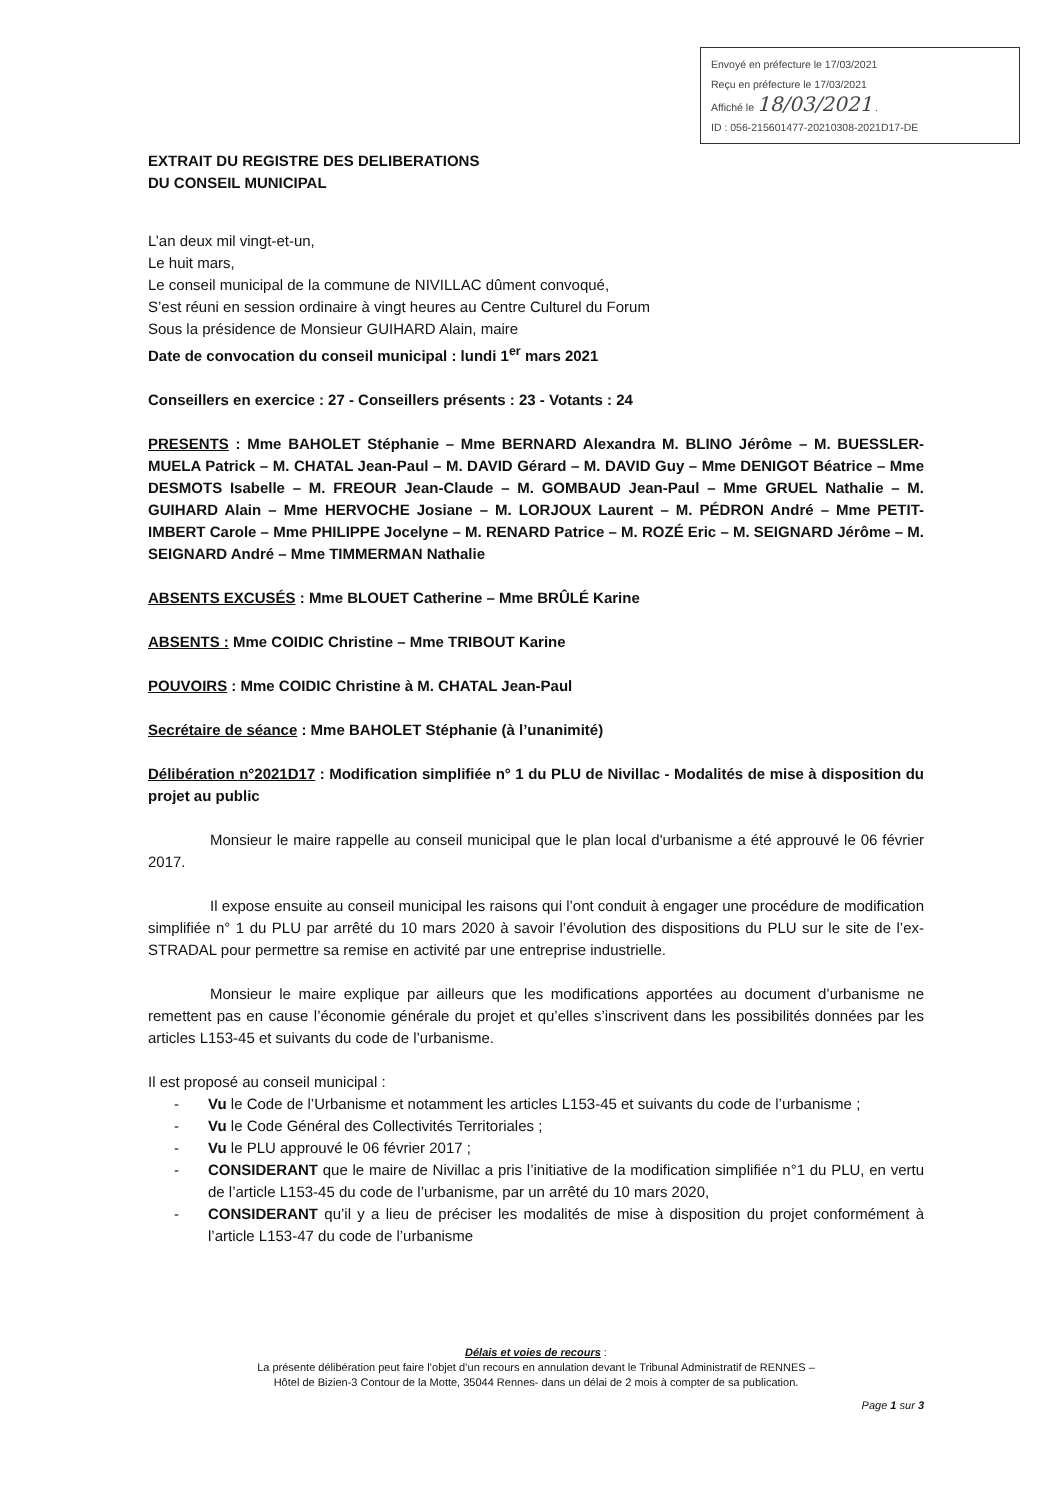Envoyé en préfecture le 17/03/2021
Reçu en préfecture le 17/03/2021
Affiché le 18/03/2021 .
ID : 056-215601477-20210308-2021D17-DE
EXTRAIT DU REGISTRE DES DELIBERATIONS
DU CONSEIL MUNICIPAL
L’an deux mil vingt-et-un,
Le huit mars,
Le conseil municipal de la commune de NIVILLAC dûment convoqué,
S’est réuni en session ordinaire à vingt heures au Centre Culturel du Forum
Sous la présidence de Monsieur GUIHARD Alain, maire
Date de convocation du conseil municipal : lundi 1<sup>er</sup> mars 2021
Conseillers en exercice : 27 - Conseillers présents : 23 - Votants : 24
PRESENTS : Mme BAHOLET Stéphanie – Mme BERNARD Alexandra M. BLINO Jérôme – M. BUESSLER-MUELA Patrick – M. CHATAL Jean-Paul – M. DAVID Gérard – M. DAVID Guy – Mme DENIGOT Béatrice – Mme DESMOTS Isabelle – M. FREOUR Jean-Claude – M. GOMBAUD Jean-Paul – Mme GRUEL Nathalie – M. GUIHARD Alain – Mme HERVOCHE Josiane – M. LORJOUX Laurent – M. PÉDRON André – Mme PETIT-IMBERT Carole – Mme PHILIPPE Jocelyne – M. RENARD Patrice – M. ROZÉ Eric – M. SEIGNARD Jérôme – M. SEIGNARD André – Mme TIMMERMAN Nathalie
ABSENTS EXCUSÉS : Mme BLOUET Catherine – Mme BRÛLÉ Karine
ABSENTS : Mme COIDIC Christine – Mme TRIBOUT Karine
POUVOIRS : Mme COIDIC Christine à M. CHATAL Jean-Paul
Secrétaire de séance : Mme BAHOLET Stéphanie (à l’unanimité)
Délibération n°2021D17 : Modification simplifiée n° 1 du PLU de Nivillac - Modalités de mise à disposition du projet au public
Monsieur le maire rappelle au conseil municipal que le plan local d'urbanisme a été approuvé le 06 février 2017.
Il expose ensuite au conseil municipal les raisons qui l’ont conduit à engager une procédure de modification simplifiée n° 1 du PLU par arrêté du 10 mars 2020 à savoir l’évolution des dispositions du PLU sur le site de l’ex-STRADAL pour permettre sa remise en activité par une entreprise industrielle.
Monsieur le maire explique par ailleurs que les modifications apportées au document d’urbanisme ne remettent pas en cause l’économie générale du projet et qu’elles s’inscrivent dans les possibilités données par les articles L153-45 et suivants du code de l’urbanisme.
Il est proposé au conseil municipal :
- Vu le Code de l’Urbanisme et notamment les articles L153-45 et suivants du code de l’urbanisme ;
- Vu le Code Général des Collectivités Territoriales ;
- Vu le PLU approuvé le 06 février 2017 ;
- CONSIDERANT que le maire de Nivillac a pris l’initiative de la modification simplifiée n°1 du PLU, en vertu de l’article L153-45 du code de l’urbanisme, par un arrêté du 10 mars 2020,
- CONSIDERANT qu’il y a lieu de préciser les modalités de mise à disposition du projet conformément à l’article L153-47 du code de l’urbanisme
Délais et voies de recours :
La présente délibération peut faire l’objet d’un recours en annulation devant le Tribunal Administratif de RENNES –
Hôtel de Bizien-3 Contour de la Motte, 35044 Rennes- dans un délai de 2 mois à compter de sa publication.
Page 1 sur 3